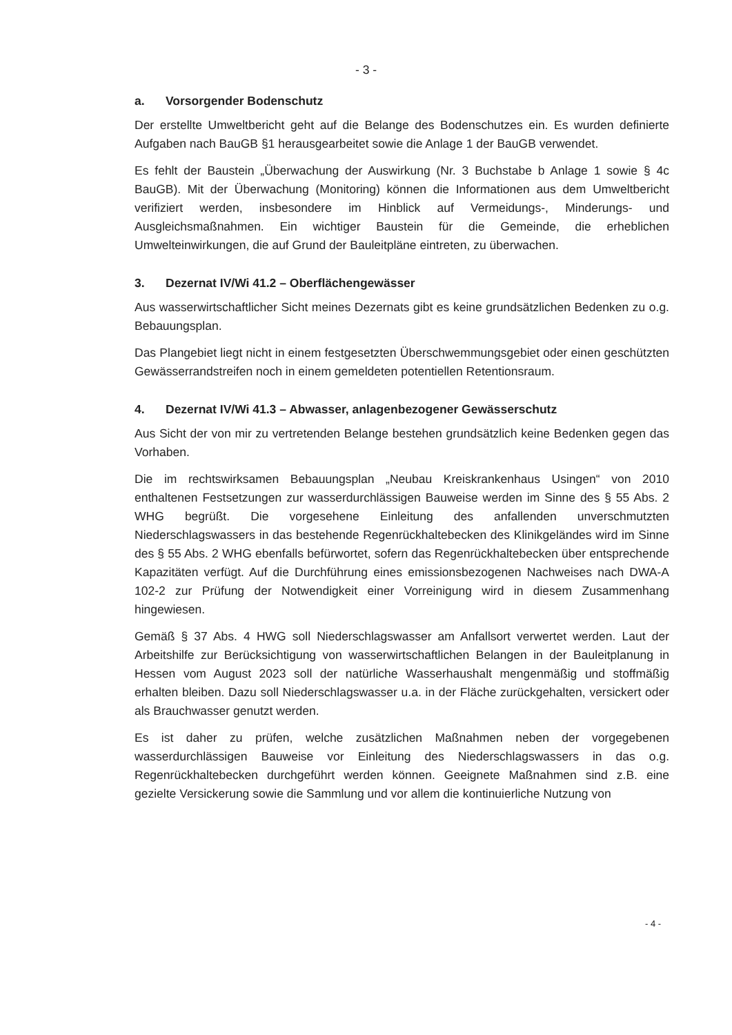- 3 -
a. Vorsorgender Bodenschutz
Der erstellte Umweltbericht geht auf die Belange des Bodenschutzes ein. Es wurden definierte Aufgaben nach BauGB §1 herausgearbeitet sowie die Anlage 1 der BauGB verwendet.
Es fehlt der Baustein „Überwachung der Auswirkung (Nr. 3 Buchstabe b Anlage 1 sowie § 4c BauGB). Mit der Überwachung (Monitoring) können die Informationen aus dem Umweltbericht verifiziert werden, insbesondere im Hinblick auf Vermeidungs-, Minderungs- und Ausgleichsmaßnahmen. Ein wichtiger Baustein für die Gemeinde, die erheblichen Umwelteinwirkungen, die auf Grund der Bauleitpläne eintreten, zu überwachen.
3. Dezernat IV/Wi 41.2 – Oberflächengewässer
Aus wasserwirtschaftlicher Sicht meines Dezernats gibt es keine grundsätzlichen Bedenken zu o.g. Bebauungsplan.
Das Plangebiet liegt nicht in einem festgesetzten Überschwemmungsgebiet oder einen geschützten Gewässerrandstreifen noch in einem gemeldeten potentiellen Retentionsraum.
4. Dezernat IV/Wi 41.3 – Abwasser, anlagenbezogener Gewässerschutz
Aus Sicht der von mir zu vertretenden Belange bestehen grundsätzlich keine Bedenken gegen das Vorhaben.
Die im rechtswirksamen Bebauungsplan „Neubau Kreiskrankenhaus Usingen“ von 2010 enthaltenen Festsetzungen zur wasserdurchlässigen Bauweise werden im Sinne des § 55 Abs. 2 WHG begrüßt. Die vorgesehene Einleitung des anfallenden unverschmutzten Niederschlagswassers in das bestehende Regenrückhaltebecken des Klinikgeländes wird im Sinne des § 55 Abs. 2 WHG ebenfalls befürwortet, sofern das Regenrückhaltebecken über entsprechende Kapazitäten verfügt. Auf die Durchführung eines emissionsbezogenen Nachweises nach DWA-A 102-2 zur Prüfung der Notwendigkeit einer Vorreinigung wird in diesem Zusammenhang hingewiesen.
Gemäß § 37 Abs. 4 HWG soll Niederschlagswasser am Anfallsort verwertet werden. Laut der Arbeitshilfe zur Berücksichtigung von wasserwirtschaftlichen Belangen in der Bauleitplanung in Hessen vom August 2023 soll der natürliche Wasserhaushalt mengenmäßig und stoffmäßig erhalten bleiben. Dazu soll Niederschlagswasser u.a. in der Fläche zurückgehalten, versickert oder als Brauchwasser genutzt werden.
Es ist daher zu prüfen, welche zusätzlichen Maßnahmen neben der vorgegebenen wasserdurchlässigen Bauweise vor Einleitung des Niederschlagswassers in das o.g. Regenrückhaltebecken durchgeführt werden können. Geeignete Maßnahmen sind z.B. eine gezielte Versickerung sowie die Sammlung und vor allem die kontinuierliche Nutzung von
- 4 -